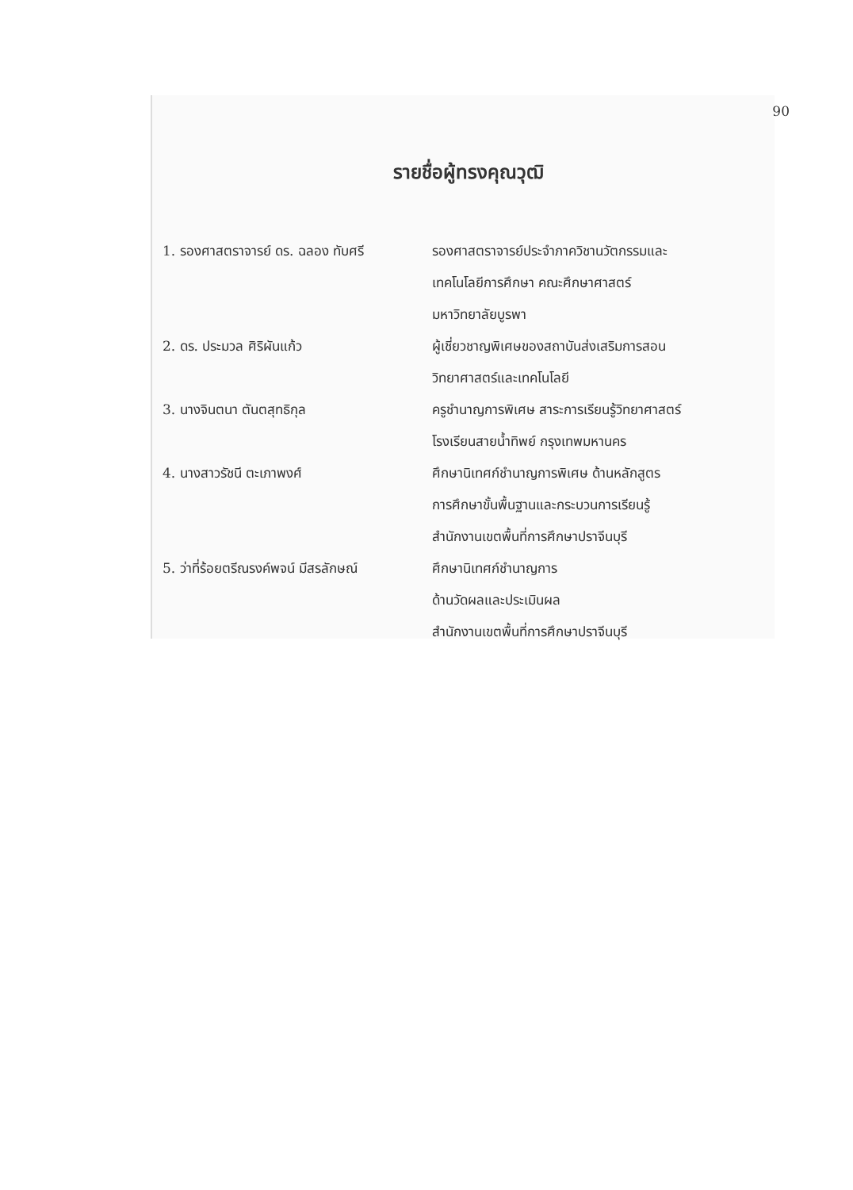90
รายชื่อผู้ทรงคุณวุฒิ
| 1. รองศาสตราจารย์ ดร. ฉลอง ทับศรี | รองศาสตราจารย์ประจำภาควิชานวัตกรรมและ เทคโนโลยีการศึกษา คณะศึกษาศาสตร์ มหาวิทยาลัยบูรพา |
| 2. ดร. ประมวล ศิริผันแก้ว | ผู้เชี่ยวชาญพิเศษของสถาบันส่งเสริมการสอน วิทยาศาสตร์และเทคโนโลยี |
| 3. นางจินตนา ตันตสุทธิกุล | ครูชำนาญการพิเศษ สาระการเรียนรู้วิทยาศาสตร์ โรงเรียนสายน้ำทิพย์ กรุงเทพมหานคร |
| 4. นางสาวรัชนี ตะเภาพงศ์ | ศึกษานิเทศก์ชำนาญการพิเศษ ด้านหลักสูตร การศึกษาขั้นพื้นฐานและกระบวนการเรียนรู้ สำนักงานเขตพื้นที่การศึกษาปราจีนบุรี |
| 5. ว่าที่ร้อยตรีณรงค์พจน์ มีสรลักษณ์ | ศึกษานิเทศก์ชำนาญการ ด้านวัดผลและประเมินผล สำนักงานเขตพื้นที่การศึกษาปราจีนบุรี |